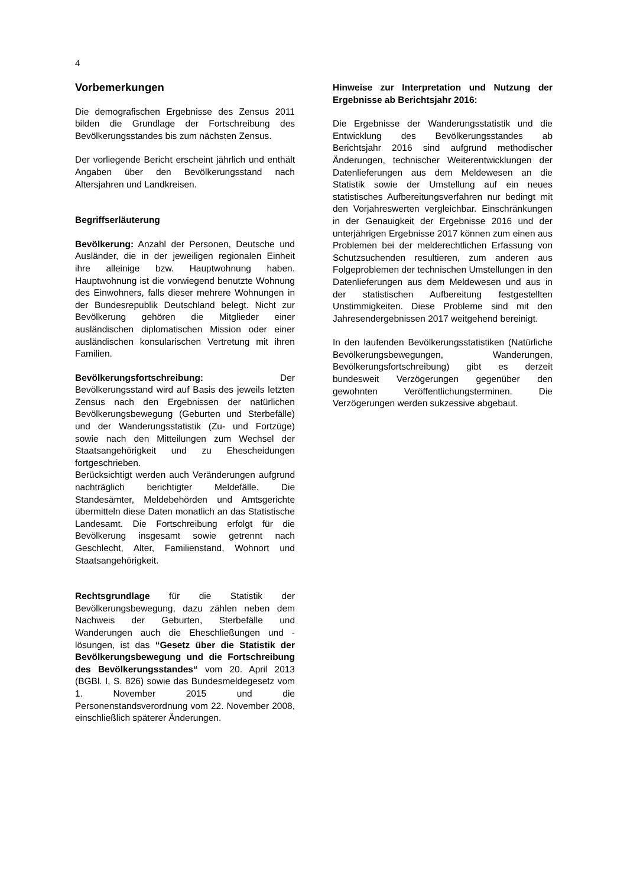4
Vorbemerkungen
Die demografischen Ergebnisse des Zensus 2011 bilden die Grundlage der Fortschreibung des Bevölkerungsstandes bis zum nächsten Zensus.
Der vorliegende Bericht erscheint jährlich und enthält Angaben über den Bevölkerungsstand nach Altersjahren und Landkreisen.
Begriffserläuterung
Bevölkerung: Anzahl der Personen, Deutsche und Ausländer, die in der jeweiligen regionalen Einheit ihre alleinige bzw. Hauptwohnung haben. Hauptwohnung ist die vorwiegend benutzte Wohnung des Einwohners, falls dieser mehrere Wohnungen in der Bundesrepublik Deutschland belegt. Nicht zur Bevölkerung gehören die Mitglieder einer ausländischen diplomatischen Mission oder einer ausländischen konsularischen Vertretung mit ihren Familien.
Bevölkerungsfortschreibung: Der Bevölkerungsstand wird auf Basis des jeweils letzten Zensus nach den Ergebnissen der natürlichen Bevölkerungsbewegung (Geburten und Sterbefälle) und der Wanderungsstatistik (Zu- und Fortzüge) sowie nach den Mitteilungen zum Wechsel der Staatsangehörigkeit und zu Ehescheidungen fortgeschrieben.
Berücksichtigt werden auch Veränderungen aufgrund nachträglich berichtigter Meldefälle. Die Standesämter, Meldebehörden und Amtsgerichte übermitteln diese Daten monatlich an das Statistische Landesamt. Die Fortschreibung erfolgt für die Bevölkerung insgesamt sowie getrennt nach Geschlecht, Alter, Familienstand, Wohnort und Staatsangehörigkeit.
Rechtsgrundlage für die Statistik der Bevölkerungsbewegung, dazu zählen neben dem Nachweis der Geburten, Sterbefälle und Wanderungen auch die Eheschließungen und -lösungen, ist das “Gesetz über die Statistik der Bevölkerungsbewegung und die Fortschreibung des Bevölkerungsstandes“ vom 20. April 2013 (BGBl. I, S. 826) sowie das Bundesmeldegesetz vom 1. November 2015 und die Personenstandsverordnung vom 22. November 2008, einschließlich späterer Änderungen.
Hinweise zur Interpretation und Nutzung der Ergebnisse ab Berichtsjahr 2016:
Die Ergebnisse der Wanderungsstatistik und die Entwicklung des Bevölkerungsstandes ab Berichtsjahr 2016 sind aufgrund methodischer Änderungen, technischer Weiterentwicklungen der Datenlieferungen aus dem Meldewesen an die Statistik sowie der Umstellung auf ein neues statistisches Aufbereitungsverfahren nur bedingt mit den Vorjahreswerten vergleichbar. Einschränkungen in der Genauigkeit der Ergebnisse 2016 und der unterjährigen Ergebnisse 2017 können zum einen aus Problemen bei der melderechtlichen Erfassung von Schutzsuchenden resultieren, zum anderen aus Folgeproblemen der technischen Umstellungen in den Datenlieferungen aus dem Meldewesen und aus in der statistischen Aufbereitung festgestellten Unstimmigkeiten. Diese Probleme sind mit den Jahresendergebnissen 2017 weitgehend bereinigt.
In den laufenden Bevölkerungsstatistiken (Natürliche Bevölkerungsbewegungen, Wanderungen, Bevölkerungsfortschreibung) gibt es derzeit bundesweit Verzögerungen gegenüber den gewohnten Veröffentlichungsterminen. Die Verzögerungen werden sukzessive abgebaut.